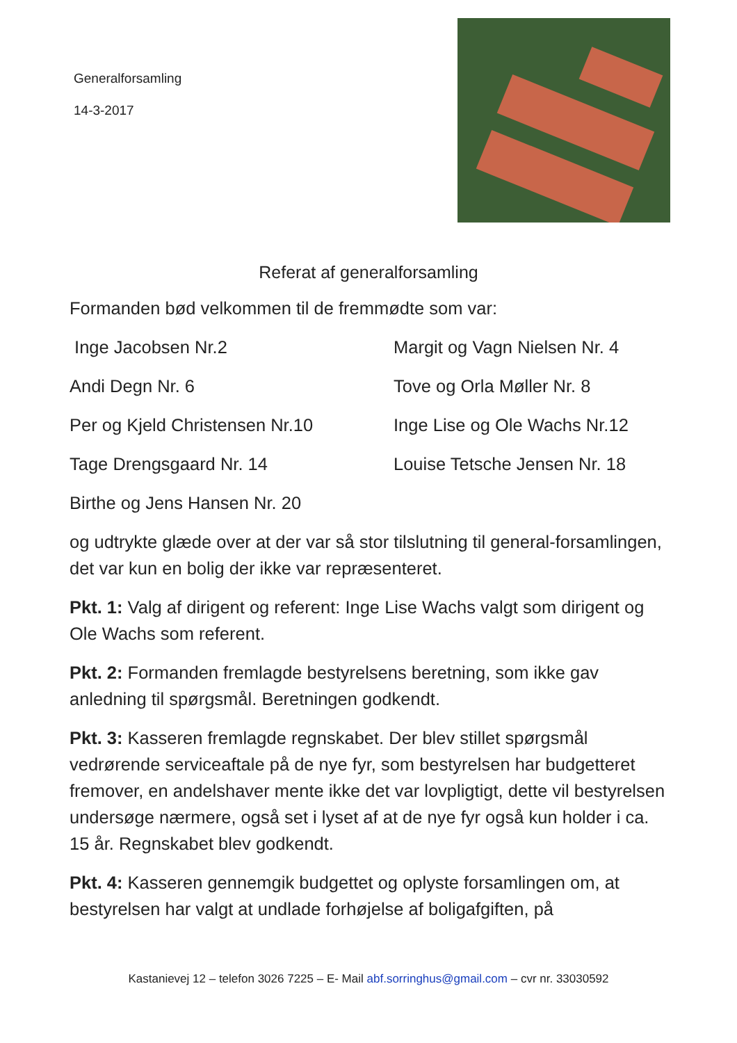Generalforsamling
14-3-2017
Referat af generalforsamling
Formanden bød velkommen til de fremmødte som var:
Inge Jacobsen Nr.2
Margit og Vagn Nielsen Nr. 4
Andi Degn Nr. 6
Tove og Orla Møller Nr. 8
Per og Kjeld Christensen Nr.10
Inge Lise og Ole Wachs Nr.12
Tage Drengsgaard Nr. 14
Louise Tetsche Jensen Nr. 18
Birthe og Jens Hansen Nr. 20
og udtrykte glæde over at der var så stor tilslutning til general-forsamlingen, det var kun en bolig der ikke var repræsenteret.
Pkt. 1: Valg af dirigent og referent: Inge Lise Wachs valgt som dirigent og Ole Wachs som referent.
Pkt. 2: Formanden fremlagde bestyrelsens beretning, som ikke gav anledning til spørgsmål. Beretningen godkendt.
Pkt. 3: Kasseren fremlagde regnskabet. Der blev stillet spørgsmål vedrørende serviceaftale på de nye fyr, som bestyrelsen har budgetteret fremover, en andelshaver mente ikke det var lovpligtigt, dette vil bestyrelsen undersøge nærmere, også set i lyset af at de nye fyr også kun holder i ca. 15 år. Regnskabet blev godkendt.
Pkt. 4: Kasseren gennemgik budgettet og oplyste forsamlingen om, at bestyrelsen har valgt at undlade forhøjelse af boligafgiften, på
Kastanievej 12 – telefon 3026 7225 – E- Mail abf.sorringhus@gmail.com – cvr nr. 33030592